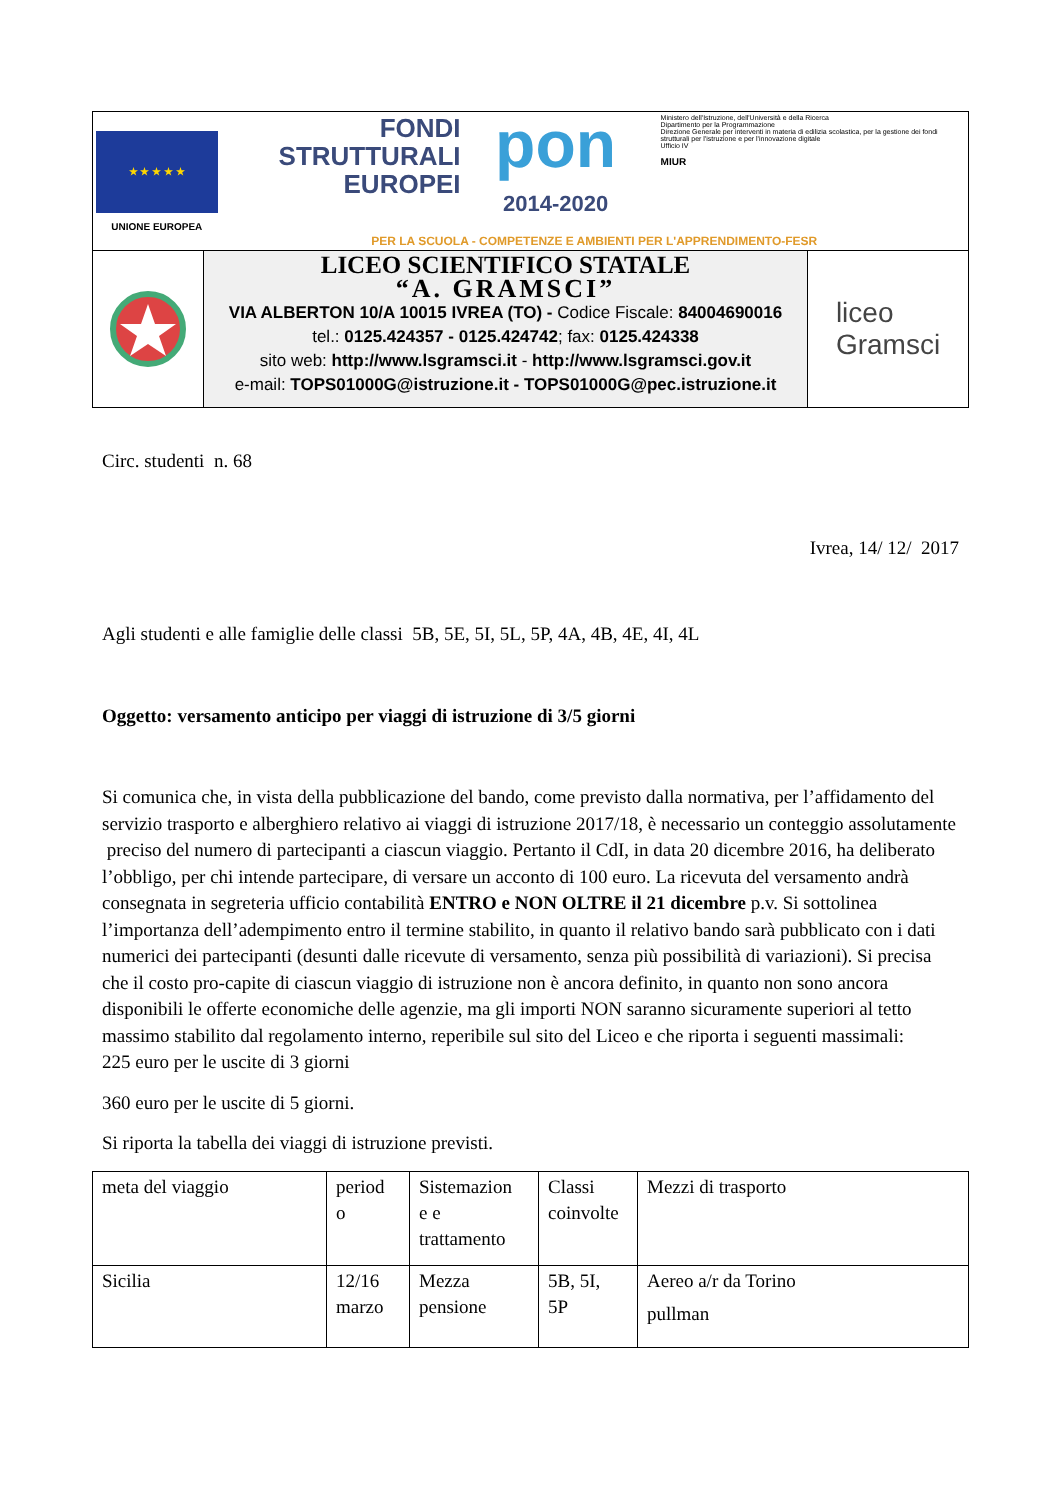★ ★ ★ ★ ★
UNIONE EUROPEA
FONDI
STRUTTURALI
EUROPEI
pon
2014-2020
Ministero dell'Istruzione, dell'Università e della Ricerca
Dipartimento per la Programmazione
Direzione Generale per interventi in materia di edilizia scolastica, per la gestione dei fondi strutturali per l'istruzione e per l'innovazione digitale
Ufficio IV
MIUR
PER LA SCUOLA - COMPETENZE E AMBIENTI PER L'APPRENDIMENTO-FESR
LICEO SCIENTIFICO STATALE
“A. GRAMSCI”
VIA ALBERTON 10/A 10015 IVREA (TO) - Codice Fiscale: 84004690016
tel.: 0125.424357 - 0125.424742; fax: 0125.424338
sito web: http://www.lsgramsci.it - http://www.lsgramsci.gov.it
e-mail: TOPS01000G@istruzione.it - TOPS01000G@pec.istruzione.it
liceo
Gramsci
Circ. studenti n. 68
Ivrea, 14/ 12/ 2017
Agli studenti e alle famiglie delle classi 5B, 5E, 5I, 5L, 5P, 4A, 4B, 4E, 4I, 4L
Oggetto: versamento anticipo per viaggi di istruzione di 3/5 giorni
Si comunica che, in vista della pubblicazione del bando, come previsto dalla normativa, per l’affidamento del servizio trasporto e alberghiero relativo ai viaggi di istruzione 2017/18, è necessario un conteggio assolutamente preciso del numero di partecipanti a ciascun viaggio. Pertanto il CdI, in data 20 dicembre 2016, ha deliberato l’obbligo, per chi intende partecipare, di versare un acconto di 100 euro. La ricevuta del versamento andrà consegnata in segreteria ufficio contabilità ENTRO e NON OLTRE il 21 dicembre p.v. Si sottolinea l’importanza dell’adempimento entro il termine stabilito, in quanto il relativo bando sarà pubblicato con i dati numerici dei partecipanti (desunti dalle ricevute di versamento, senza più possibilità di variazioni). Si precisa che il costo pro-capite di ciascun viaggio di istruzione non è ancora definito, in quanto non sono ancora disponibili le offerte economiche delle agenzie, ma gli importi NON saranno sicuramente superiori al tetto massimo stabilito dal regolamento interno, reperibile sul sito del Liceo e che riporta i seguenti massimali:
225 euro per le uscite di 3 giorni
360 euro per le uscite di 5 giorni.
Si riporta la tabella dei viaggi di istruzione previsti.
| meta del viaggio | period o | Sistemazion e e trattamento | Classi coinvolte | Mezzi di trasporto |
| Sicilia | 12/16 marzo | Mezza pensione | 5B, 5I, 5P | Aereo a/r da Torino pullman |